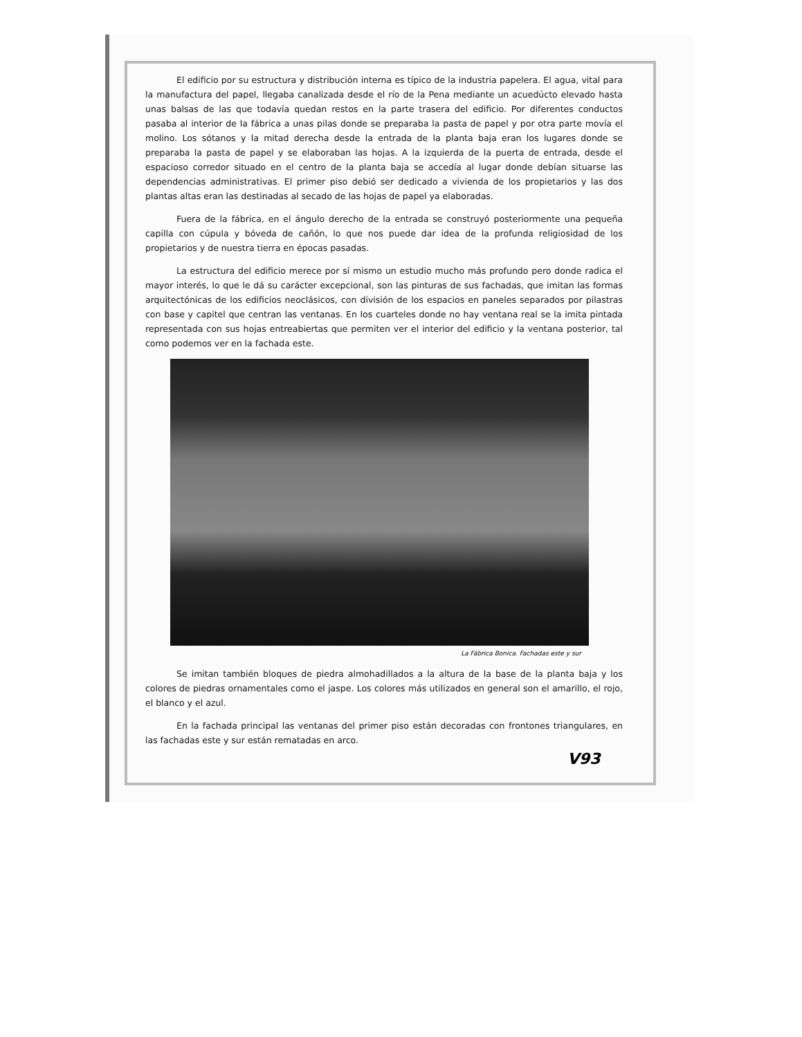El edificio por su estructura y distribución interna es típico de la industria papelera. El agua, vital para la manufactura del papel, llegaba canalizada desde el río de la Pena mediante un acuedúcto elevado hasta unas balsas de las que todavía quedan restos en la parte trasera del edificio. Por diferentes conductos pasaba al interior de la fábrica a unas pilas donde se preparaba la pasta de papel y por otra parte movía el molino. Los sótanos y la mitad derecha desde la entrada de la planta baja eran los lugares donde se preparaba la pasta de papel y se elaboraban las hojas. A la izquierda de la puerta de entrada, desde el espacioso corredor situado en el centro de la planta baja se accedía al lugar donde debían situarse las dependencias administrativas. El primer piso debió ser dedicado a vivienda de los propietarios y las dos plantas altas eran las destinadas al secado de las hojas de papel ya elaboradas.
Fuera de la fábrica, en el ángulo derecho de la entrada se construyó posteriormente una pequeña capilla con cúpula y bóveda de cañón, lo que nos puede dar idea de la profunda religiosidad de los propietarios y de nuestra tierra en épocas pasadas.
La estructura del edificio merece por sí mismo un estudio mucho más profundo pero donde radica el mayor interés, lo que le dá su carácter excepcional, son las pinturas de sus fachadas, que imitan las formas arquitectónicas de los edificios neoclásicos, con división de los espacios en paneles separados por pilastras con base y capitel que centran las ventanas. En los cuarteles donde no hay ventana real se la imita pintada representada con sus hojas entreabiertas que permiten ver el interior del edificio y la ventana posterior, tal como podemos ver en la fachada este.
La Fábrica Bonica. Fachadas este y sur
Se imitan también bloques de piedra almohadillados a la altura de la base de la planta baja y los colores de piedras ornamentales como el jaspe. Los colores más utilizados en general son el amarillo, el rojo, el blanco y el azul.
En la fachada principal las ventanas del primer piso están decoradas con frontones triangulares, en las fachadas este y sur están rematadas en arco.
V93